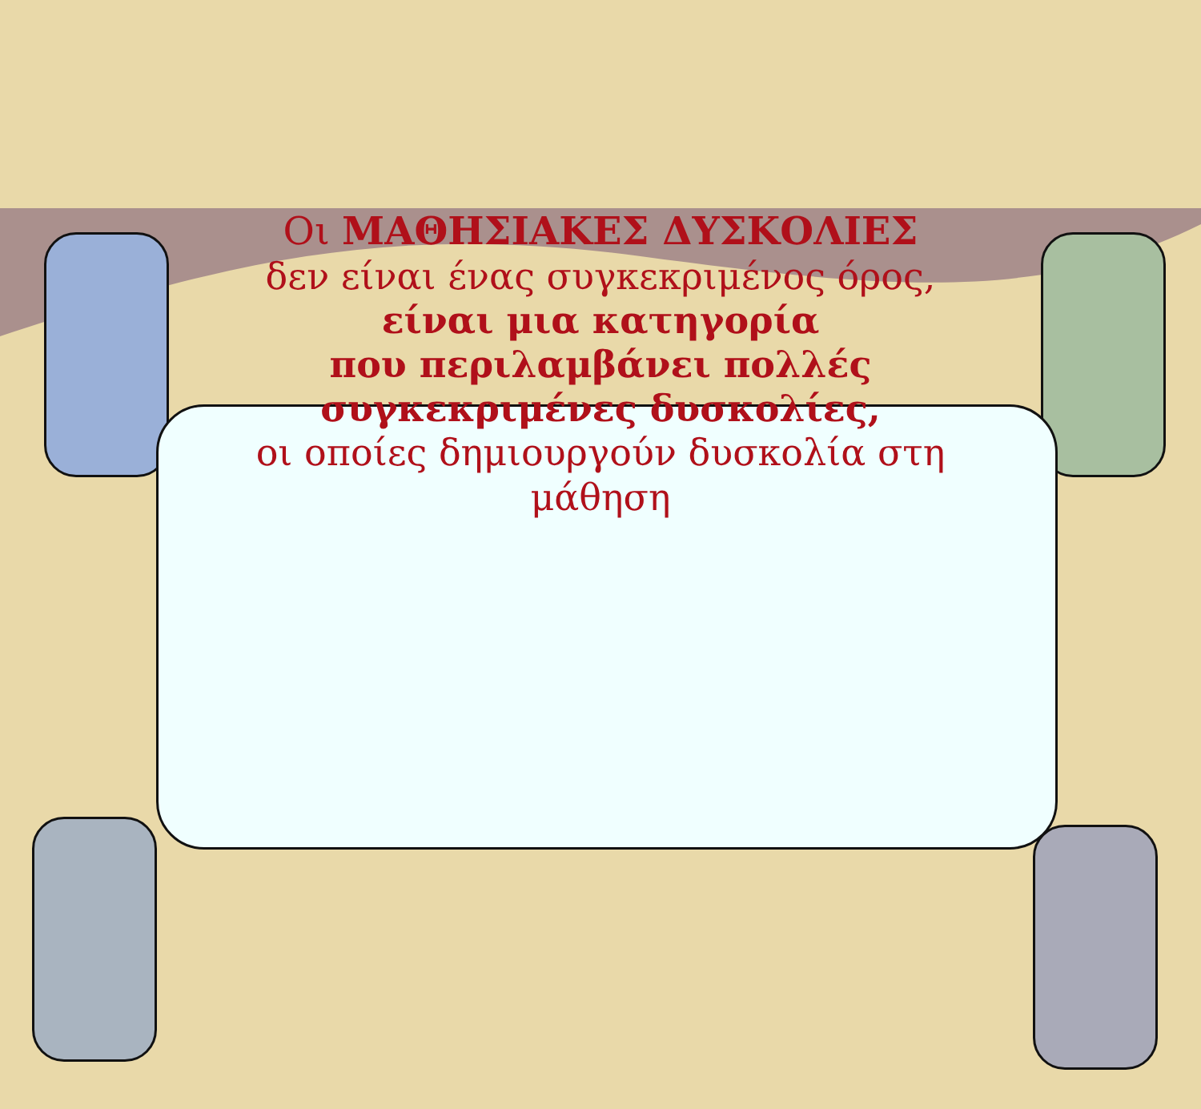Οι ΜΑΘΗΣΙΑΚΕΣ ΔΥΣΚΟΛΙΕΣ
δεν είναι ένας συγκεκριμένος όρος,
είναι μια κατηγορία
που περιλαμβάνει πολλές
συγκεκριμένες δυσκολίες,
οι οποίες δημιουργούν δυσκολία στη μάθηση